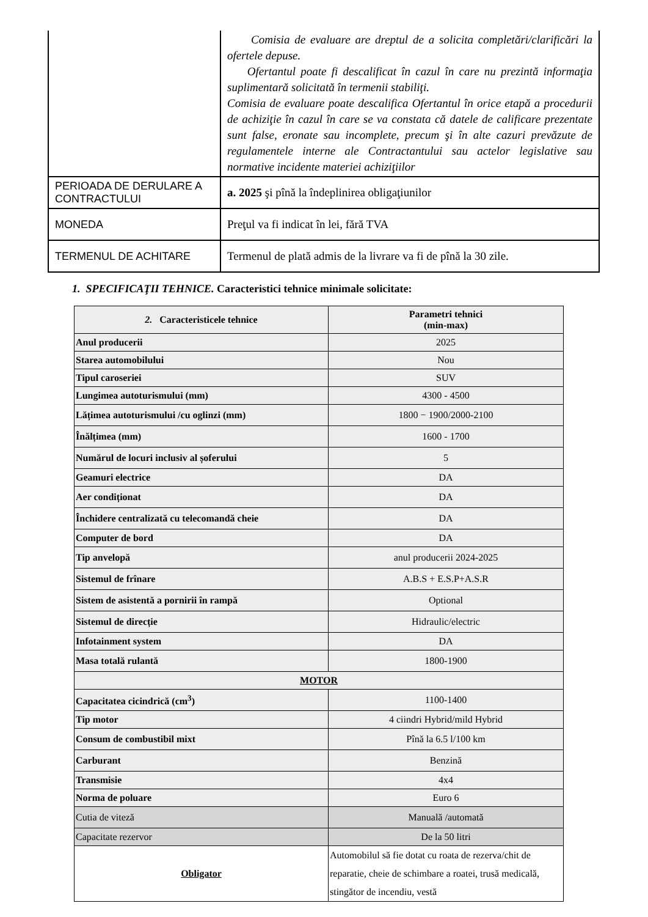| | Comisia de evaluare are dreptul de a solicita completări/clarificări la ofertele depuse. Ofertantul poate fi descalificat în cazul în care nu prezintă informaţia suplimentară solicitată în termenii stabiliţi. Comisia de evaluare poate descalifica Ofertantul în orice etapă a procedurii de achiziţie în cazul în care se va constata că datele de calificare prezentate sunt false, eronate sau incomplete, precum şi în alte cazuri prevăzute de regulamentele interne ale Contractantului sau actelor legislative sau normative incidente materiei achiziţiilor |
| PERIOADA DE DERULARE A CONTRACTULUI | a. 2025 şi pînă la îndeplinirea obligaţiunilor |
| MONEDA | Preţul va fi indicat în lei, fără TVA |
| TERMENUL DE ACHITARE | Termenul de plată admis de la livrare va fi de pînă la 30 zile. |
1. SPECIFICAŢII TEHNICE. Caracteristici tehnice minimale solicitate:
| 2. Caracteristicele tehnice | Parametri tehnici (min-max) |
| --- | --- |
| Anul producerii | 2025 |
| Starea automobilului | Nou |
| Tipul caroseriei | SUV |
| Lungimea autoturismului (mm) | 4300 - 4500 |
| Lățimea autoturismului /cu oglinzi (mm) | 1800 − 1900/2000-2100 |
| Înălțimea (mm) | 1600 - 1700 |
| Numărul de locuri inclusiv al șoferului | 5 |
| Geamuri electrice | DA |
| Aer condiționat | DA |
| Închidere centralizată cu telecomandă cheie | DA |
| Computer de bord | DA |
| Tip anvelopă | anul producerii 2024-2025 |
| Sistemul de frînare | A.B.S + E.S.P+A.S.R |
| Sistem de asistentă a pornirii în rampă | Optional |
| Sistemul de direcție | Hidraulic/electric |
| Infotainment system | DA |
| Masa totală rulantă | 1800-1900 |
| MOTOR | |
| Capacitatea cicindrică (cm<sup>3</sup>) | 1100-1400 |
| Tip motor | 4 ciindri Hybrid/mild Hybrid |
| Consum de combustibil mixt | Pînă la 6.5 l/100 km |
| Carburant | Benzină |
| Transmisie | 4x4 |
| Norma de poluare | Euro 6 |
| Cutia de viteză | Manuală /automată |
| Capacitate rezervor | De la 50 litri |
| Obligator | Automobilul să fie dotat cu roata de rezerva/chit de reparatie, cheie de schimbare a roatei, trusă medicală, stingător de incendiu, vestă |